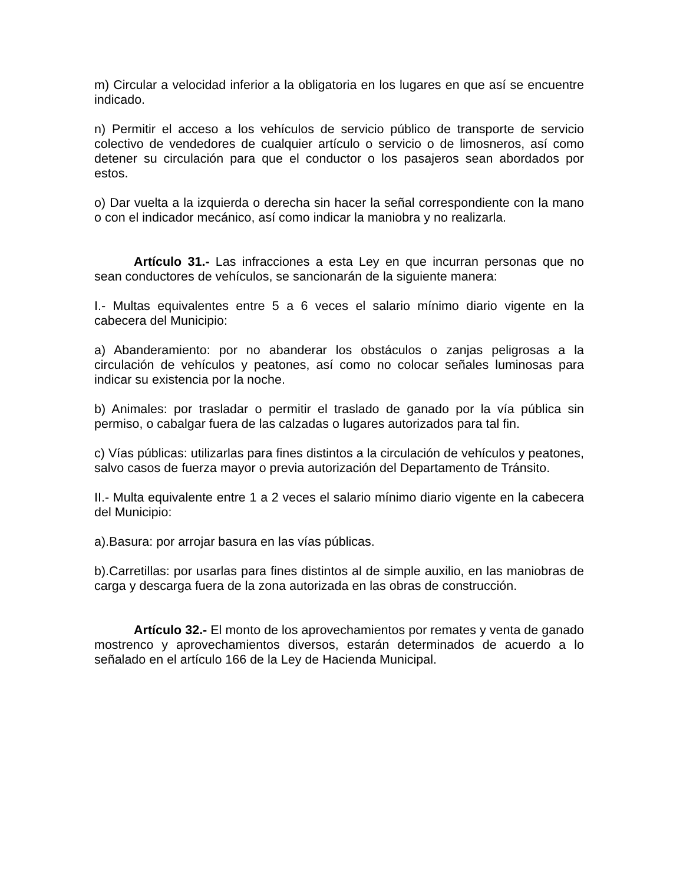m) Circular a velocidad inferior a la obligatoria en los lugares en que así se encuentre indicado.
n) Permitir el acceso a los vehículos de servicio público de transporte de servicio colectivo de vendedores de cualquier artículo o servicio o de limosneros, así como detener su circulación para que el conductor o los pasajeros sean abordados por estos.
o) Dar vuelta a la izquierda o derecha sin hacer la señal correspondiente con la mano o con el indicador mecánico, así como indicar la maniobra y no realizarla.
Artículo 31.- Las infracciones a esta Ley en que incurran personas que no sean conductores de vehículos, se sancionarán de la siguiente manera:
I.- Multas equivalentes entre 5 a 6 veces el salario mínimo diario vigente en la cabecera del Municipio:
a) Abanderamiento: por no abanderar los obstáculos o zanjas peligrosas a la circulación de vehículos y peatones, así como no colocar señales luminosas para indicar su existencia por la noche.
b) Animales: por trasladar o permitir el traslado de ganado por la vía pública sin permiso, o cabalgar fuera de las calzadas o lugares autorizados para tal fin.
c) Vías públicas: utilizarlas para fines distintos a la circulación de vehículos y peatones, salvo casos de fuerza mayor o previa autorización del Departamento de Tránsito.
II.- Multa equivalente entre 1 a 2 veces el salario mínimo diario vigente en la cabecera del Municipio:
a).Basura: por arrojar basura en las vías públicas.
b).Carretillas: por usarlas para fines distintos al de simple auxilio, en las maniobras de carga y descarga fuera de la zona autorizada en las obras de construcción.
Artículo 32.- El monto de los aprovechamientos por remates y venta de ganado mostrenco y aprovechamientos diversos, estarán determinados de acuerdo a lo señalado en el artículo 166 de la Ley de Hacienda Municipal.